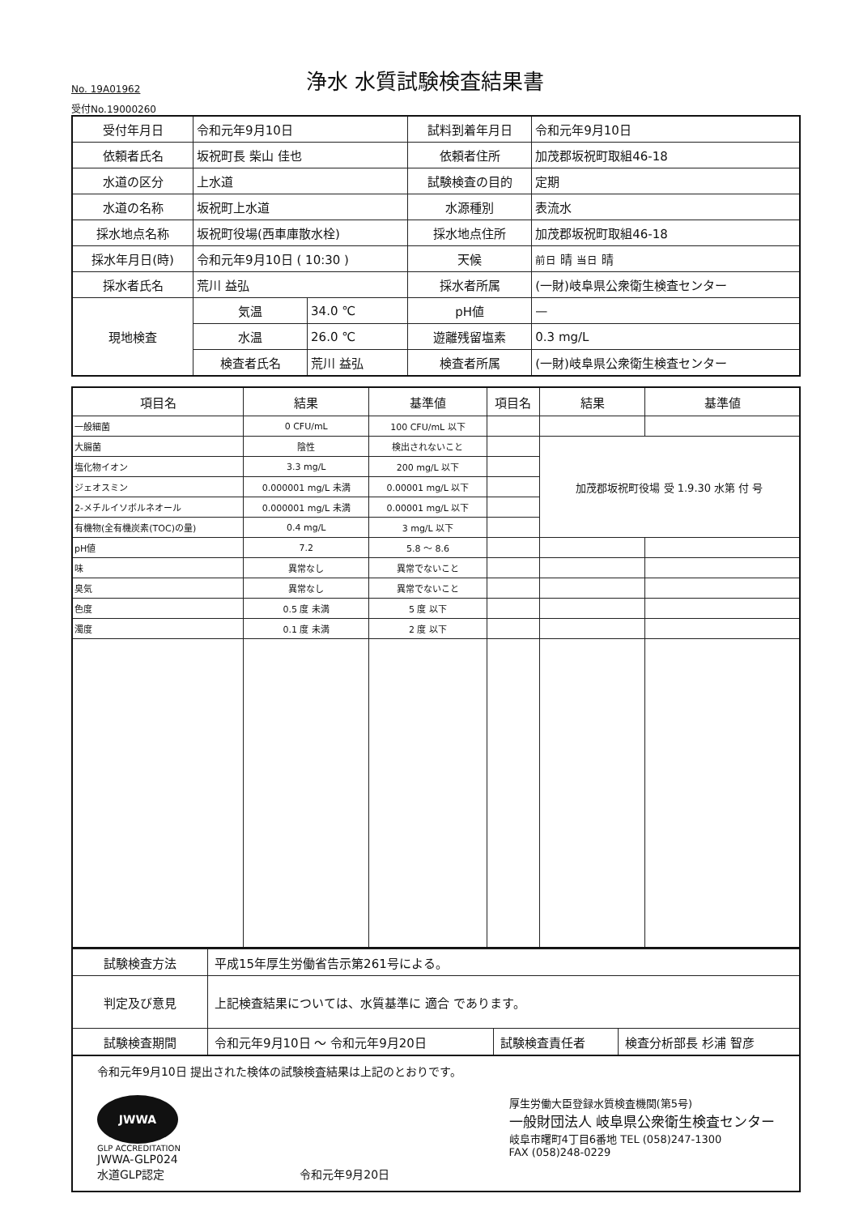No. 19A01962
浄水 水質試験検査結果書
受付No.19000260
| 受付年月日 | 令和元年9月10日 | | 試料到着年月日 | 令和元年9月10日 |
| 依頼者氏名 | 坂祝町長 柴山 佳也 | | 依頼者住所 | 加茂郡坂祝町取組46-18 |
| 水道の区分 | 上水道 | | 試験検査の目的 | 定期 |
| 水道の名称 | 坂祝町上水道 | | 水源種別 | 表流水 |
| 採水地点名称 | 坂祝町役場(西車庫散水栓) | | 採水地点住所 | 加茂郡坂祝町取組46-18 |
| 採水年月日(時) | 令和元年9月10日 ( 10:30 ) | | 天候 | 前日 晴 当日 晴 |
| 採水者氏名 | 荒川 益弘 | | 採水者所属 | (一財)岐阜県公衆衛生検査センター |
| 現地検査 | 気温 | 34.0 ℃ | pH値 | — |
| | 水温 | 26.0 ℃ | 遊離残留塩素 | 0.3 mg/L |
| | 検査者氏名 | 荒川 益弘 | 検査者所属 | (一財)岐阜県公衆衛生検査センター |
| 項目名 | 結果 | 基準値 | 項目名 | 結果 | 基準値 |
| --- | --- | --- | --- | --- | --- |
| 一般細菌 | 0 CFU/mL | 100 CFU/mL 以下 | | | |
| 大腸菌 | 陰性 | 検出されないこと | | 加茂郡坂祝町役場 受 1.9.30 水第 付 号 | |
| 塩化物イオン | 3.3 mg/L | 200 mg/L 以下 | | | |
| ジェオスミン | 0.000001 mg/L 未満 | 0.00001 mg/L 以下 | | | |
| 2-メチルイソボルネオール | 0.000001 mg/L 未満 | 0.00001 mg/L 以下 | | | |
| 有機物(全有機炭素(TOC)の量) | 0.4 mg/L | 3 mg/L 以下 | | | |
| pH値 | 7.2 | 5.8 ～ 8.6 | | | |
| 味 | 異常なし | 異常でないこと | | | |
| 臭気 | 異常なし | 異常でないこと | | | |
| 色度 | 0.5 度 未満 | 5 度 以下 | | | |
| 濁度 | 0.1 度 未満 | 2 度 以下 | | | |
| 試験検査方法 | 平成15年厚生労働省告示第261号による。 | | |
| 判定及び意見 | 上記検査結果については、水質基準に 適合 であります。 | | |
| 試験検査期間 | 令和元年9月10日 ～ 令和元年9月20日 | 試験検査責任者 | 検査分析部長 杉浦 智彦 |
令和元年9月10日 提出された検体の試験検査結果は上記のとおりです。
JWWA
GLP ACCREDITATION
JWWA-GLP024
水道GLP認定
令和元年9月20日 厚生労働大臣登録水質検査機関(第5号)
一般財団法人 岐阜県公衆衛生検査センター
岐阜市曙町4丁目6番地 TEL (058)247-1300
FAX (058)248-0229